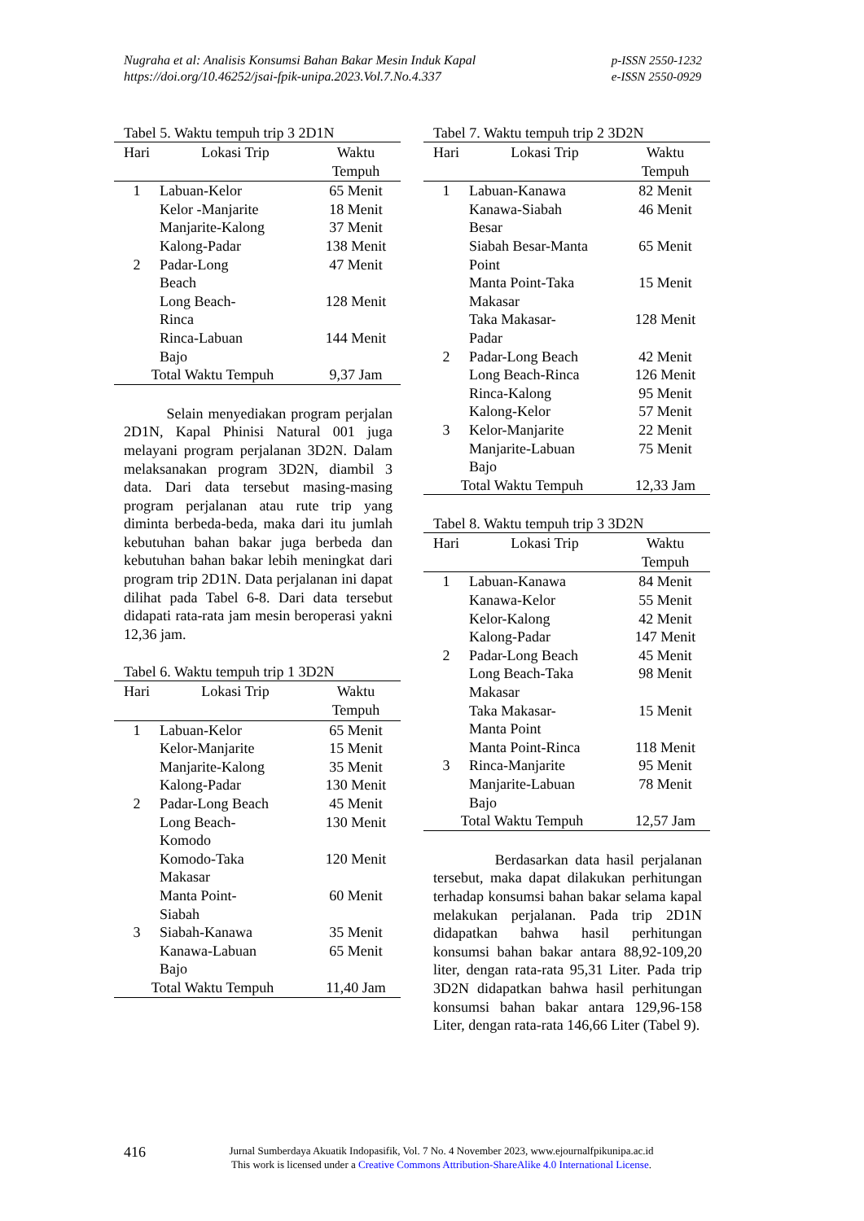Nugraha et al: Analisis Konsumsi Bahan Bakar Mesin Induk Kapal
https://doi.org/10.46252/jsai-fpik-unipa.2023.Vol.7.No.4.337
p-ISSN 2550-1232
e-ISSN 2550-0929
Tabel 5. Waktu tempuh trip 3 2D1N
| Hari | Lokasi Trip | Waktu Tempuh |
| --- | --- | --- |
| 1 | Labuan-Kelor | 65 Menit |
| | Kelor -Manjarite | 18 Menit |
| | Manjarite-Kalong | 37 Menit |
| | Kalong-Padar | 138 Menit |
| 2 | Padar-Long Beach | 47 Menit |
| | Long Beach- Rinca | 128 Menit |
| | Rinca-Labuan Bajo | 144 Menit |
| Total Waktu Tempuh | | 9,37 Jam |
Selain menyediakan program perjalan 2D1N, Kapal Phinisi Natural 001 juga melayani program perjalanan 3D2N. Dalam melaksanakan program 3D2N, diambil 3 data. Dari data tersebut masing-masing program perjalanan atau rute trip yang diminta berbeda-beda, maka dari itu jumlah kebutuhan bahan bakar juga berbeda dan kebutuhan bahan bakar lebih meningkat dari program trip 2D1N. Data perjalanan ini dapat dilihat pada Tabel 6-8. Dari data tersebut didapati rata-rata jam mesin beroperasi yakni 12,36 jam.
Tabel 6. Waktu tempuh trip 1 3D2N
| Hari | Lokasi Trip | Waktu Tempuh |
| --- | --- | --- |
| 1 | Labuan-Kelor | 65 Menit |
| | Kelor-Manjarite | 15 Menit |
| | Manjarite-Kalong | 35 Menit |
| | Kalong-Padar | 130 Menit |
| 2 | Padar-Long Beach | 45 Menit |
| | Long Beach- Komodo | 130 Menit |
| | Komodo-Taka Makasar | 120 Menit |
| | Manta Point- Siabah | 60 Menit |
| 3 | Siabah-Kanawa | 35 Menit |
| | Kanawa-Labuan Bajo | 65 Menit |
| Total Waktu Tempuh | | 11,40 Jam |
Tabel 7. Waktu tempuh trip 2 3D2N
| Hari | Lokasi Trip | Waktu Tempuh |
| --- | --- | --- |
| 1 | Labuan-Kanawa | 82 Menit |
| | Kanawa-Siabah Besar | 46 Menit |
| | Siabah Besar-Manta Point | 65 Menit |
| | Manta Point-Taka Makasar | 15 Menit |
| | Taka Makasar- Padar | 128 Menit |
| 2 | Padar-Long Beach | 42 Menit |
| | Long Beach-Rinca | 126 Menit |
| | Rinca-Kalong | 95 Menit |
| | Kalong-Kelor | 57 Menit |
| 3 | Kelor-Manjarite | 22 Menit |
| | Manjarite-Labuan Bajo | 75 Menit |
| Total Waktu Tempuh | | 12,33 Jam |
Tabel 8. Waktu tempuh trip 3 3D2N
| Hari | Lokasi Trip | Waktu Tempuh |
| --- | --- | --- |
| 1 | Labuan-Kanawa | 84 Menit |
| | Kanawa-Kelor | 55 Menit |
| | Kelor-Kalong | 42 Menit |
| | Kalong-Padar | 147 Menit |
| 2 | Padar-Long Beach | 45 Menit |
| | Long Beach-Taka Makasar | 98 Menit |
| | Taka Makasar- Manta Point | 15 Menit |
| | Manta Point-Rinca | 118 Menit |
| 3 | Rinca-Manjarite | 95 Menit |
| | Manjarite-Labuan Bajo | 78 Menit |
| Total Waktu Tempuh | | 12,57 Jam |
Berdasarkan data hasil perjalanan tersebut, maka dapat dilakukan perhitungan terhadap konsumsi bahan bakar selama kapal melakukan perjalanan. Pada trip 2D1N didapatkan bahwa hasil perhitungan konsumsi bahan bakar antara 88,92-109,20 liter, dengan rata-rata 95,31 Liter. Pada trip 3D2N didapatkan bahwa hasil perhitungan konsumsi bahan bakar antara 129,96-158 Liter, dengan rata-rata 146,66 Liter (Tabel 9).
416
Jurnal Sumberdaya Akuatik Indopasifik, Vol. 7 No. 4 November 2023, www.ejournalfpikunipa.ac.id
This work is licensed under a Creative Commons Attribution-ShareAlike 4.0 International License.